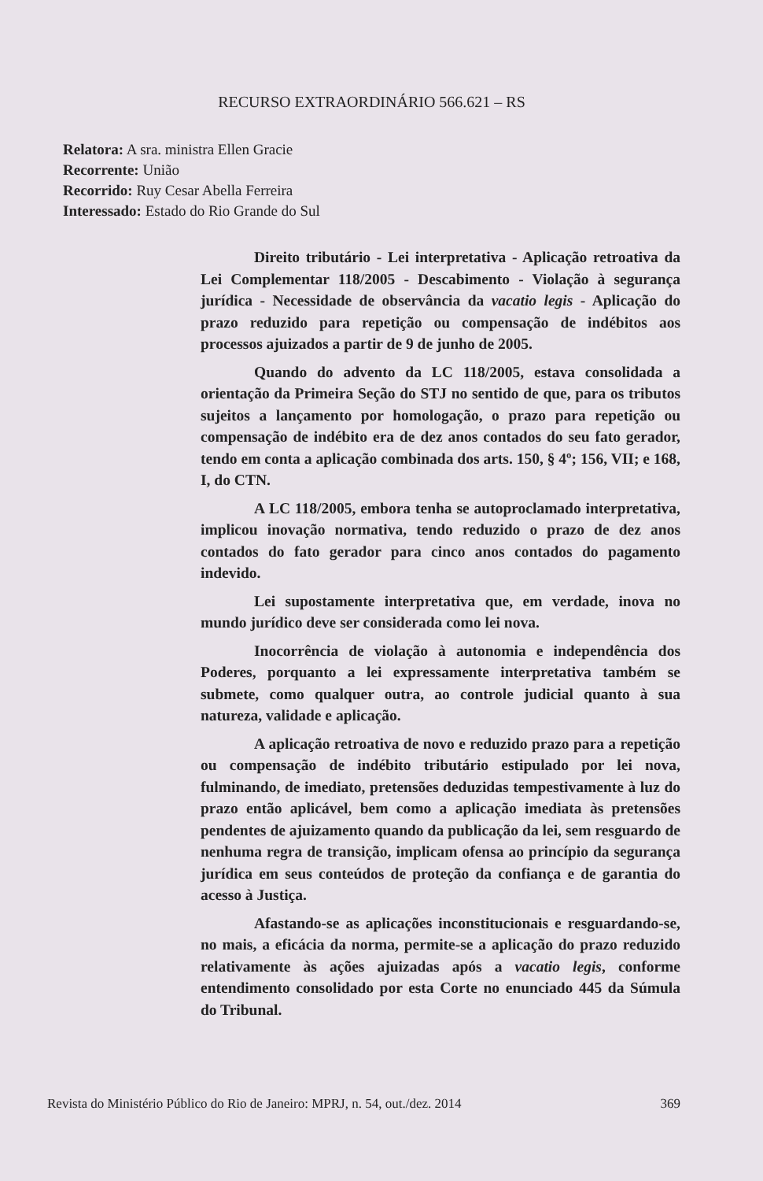RECURSO EXTRAORDINÁRIO 566.621 – RS
Relatora: A sra. ministra Ellen Gracie
Recorrente: União
Recorrido: Ruy Cesar Abella Ferreira
Interessado: Estado do Rio Grande do Sul
Direito tributário - Lei interpretativa - Aplicação retroativa da Lei Complementar 118/2005 - Descabimento - Violação à segurança jurídica - Necessidade de observância da vacatio legis - Aplicação do prazo reduzido para repetição ou compensação de indébitos aos processos ajuizados a partir de 9 de junho de 2005.
Quando do advento da LC 118/2005, estava consolidada a orientação da Primeira Seção do STJ no sentido de que, para os tributos sujeitos a lançamento por homologação, o prazo para repetição ou compensação de indébito era de dez anos contados do seu fato gerador, tendo em conta a aplicação combinada dos arts. 150, § 4º; 156, VII; e 168, I, do CTN.
A LC 118/2005, embora tenha se autoproclamado interpretativa, implicou inovação normativa, tendo reduzido o prazo de dez anos contados do fato gerador para cinco anos contados do pagamento indevido.
Lei supostamente interpretativa que, em verdade, inova no mundo jurídico deve ser considerada como lei nova.
Inocorrência de violação à autonomia e independência dos Poderes, porquanto a lei expressamente interpretativa também se submete, como qualquer outra, ao controle judicial quanto à sua natureza, validade e aplicação.
A aplicação retroativa de novo e reduzido prazo para a repetição ou compensação de indébito tributário estipulado por lei nova, fulminando, de imediato, pretensões deduzidas tempestivamente à luz do prazo então aplicável, bem como a aplicação imediata às pretensões pendentes de ajuizamento quando da publicação da lei, sem resguardo de nenhuma regra de transição, implicam ofensa ao princípio da segurança jurídica em seus conteúdos de proteção da confiança e de garantia do acesso à Justiça.
Afastando-se as aplicações inconstitucionais e resguardando-se, no mais, a eficácia da norma, permite-se a aplicação do prazo reduzido relativamente às ações ajuizadas após a vacatio legis, conforme entendimento consolidado por esta Corte no enunciado 445 da Súmula do Tribunal.
Revista do Ministério Público do Rio de Janeiro: MPRJ, n. 54, out./dez. 2014 369